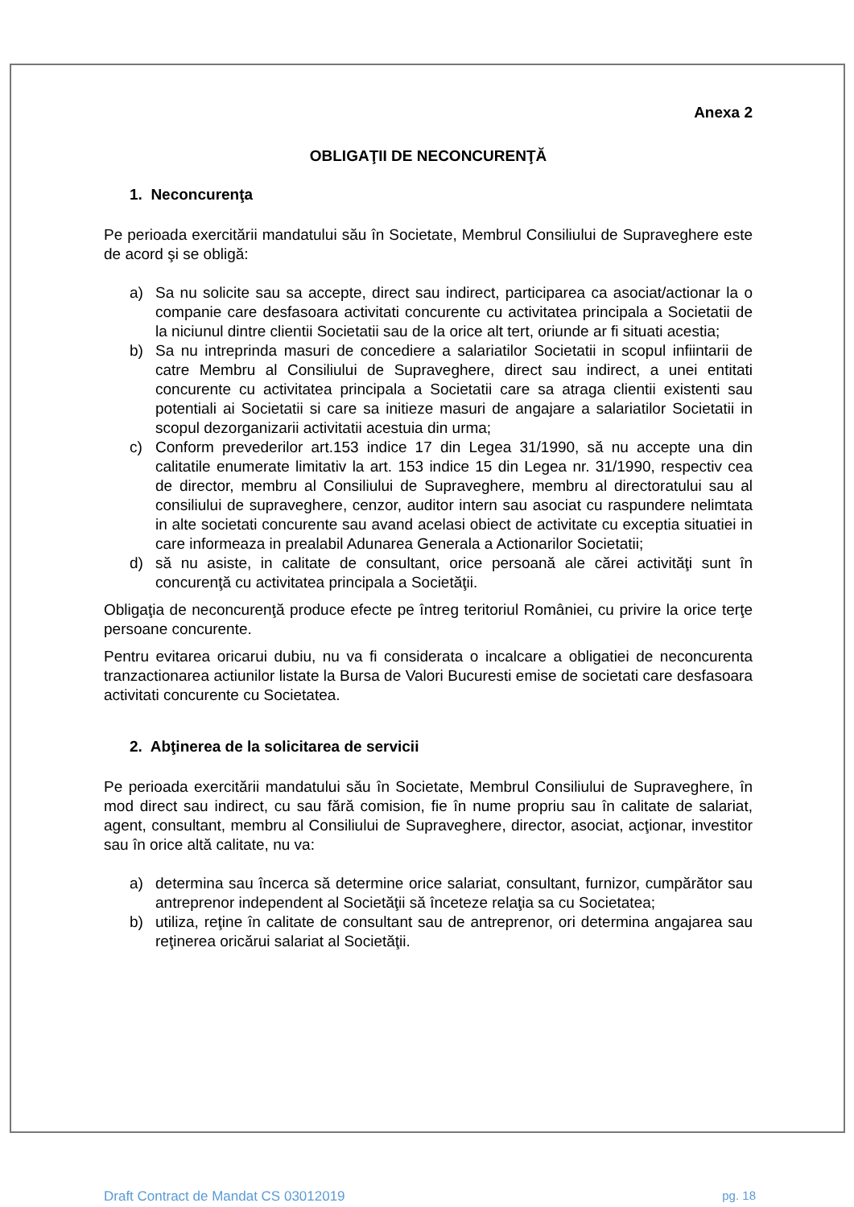Anexa 2
OBLIGAŢII DE NECONCURENŢĂ
1. Neconcurenţa
Pe perioada exercitării mandatului său în Societate, Membrul Consiliului de Supraveghere este de acord şi se obligă:
a) Sa nu solicite sau sa accepte, direct sau indirect, participarea ca asociat/actionar la o companie care desfasoara activitati concurente cu activitatea principala a Societatii de la niciunul dintre clientii Societatii sau de la orice alt tert, oriunde ar fi situati acestia;
b) Sa nu intreprinda masuri de concediere a salariatilor Societatii in scopul infiintarii de catre Membru al Consiliului de Supraveghere, direct sau indirect, a unei entitati concurente cu activitatea principala a Societatii care sa atraga clientii existenti sau potentiali ai Societatii si care sa initieze masuri de angajare a salariatilor Societatii in scopul dezorganizarii activitatii acestuia din urma;
c) Conform prevederilor art.153 indice 17 din Legea 31/1990, să nu accepte una din calitatile enumerate limitativ la art. 153 indice 15 din Legea nr. 31/1990, respectiv cea de director, membru al Consiliului de Supraveghere, membru al directoratului sau al consiliului de supraveghere, cenzor, auditor intern sau asociat cu raspundere nelimtata in alte societati concurente sau avand acelasi obiect de activitate cu exceptia situatiei in care informeaza in prealabil Adunarea Generala a Actionarilor Societatii;
d) să nu asiste, in calitate de consultant, orice persoană ale cărei activităţi sunt în concurenţă cu activitatea principala a Societăţii.
Obligaţia de neconcurenţă produce efecte pe întreg teritoriul României, cu privire la orice terţe persoane concurente.
Pentru evitarea oricarui dubiu, nu va fi considerata o incalcare a obligatiei de neconcurenta tranzactionarea actiunilor listate la Bursa de Valori Bucuresti emise de societati care desfasoara activitati concurente cu Societatea.
2. Abţinerea de la solicitarea de servicii
Pe perioada exercitării mandatului său în Societate, Membrul Consiliului de Supraveghere, în mod direct sau indirect, cu sau fără comision, fie în nume propriu sau în calitate de salariat, agent, consultant, membru al Consiliului de Supraveghere, director, asociat, acţionar, investitor sau în orice altă calitate, nu va:
a) determina sau încerca să determine orice salariat, consultant, furnizor, cumpărător sau antreprenor independent al Societăţii să înceteze relaţia sa cu Societatea;
b) utiliza, reţine în calitate de consultant sau de antreprenor, ori determina angajarea sau reţinerea oricărui salariat al Societăţii.
Draft Contract de Mandat CS 03012019 pg. 18